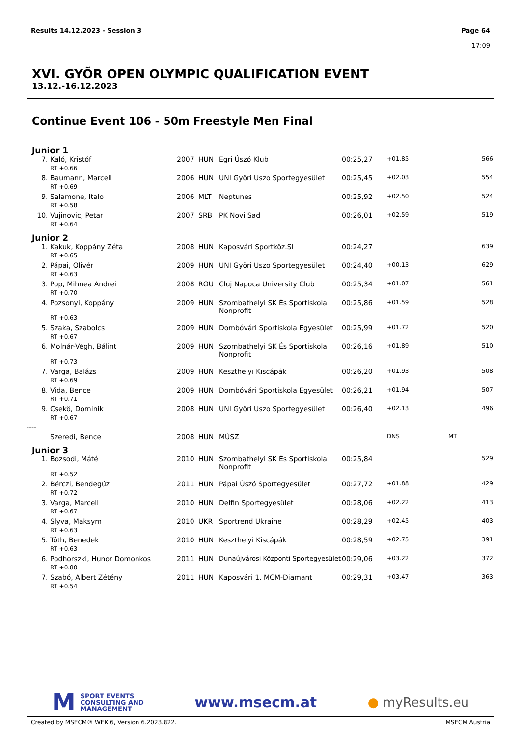Results 14.12.2023 - Session 3
Page 64
17:09
XVI. GYÕR OPEN OLYMPIC QUALIFICATION EVENT
13.12.-16.12.2023
Continue Event 106 - 50m Freestyle Men Final
Junior 1
| 7. | Kaló, Kristóf | 2007 | HUN | Egri Úszó Klub | 00:25,27 | +01.85 | 566 |
| | RT +0.66 | | | | | | |
| 8. | Baumann, Marcell | 2006 | HUN | UNI Györi Uszo Sportegyesület | 00:25,45 | +02.03 | 554 |
| | RT +0.69 | | | | | | |
| 9. | Salamone, Italo | 2006 | MLT | Neptunes | 00:25,92 | +02.50 | 524 |
| | RT +0.58 | | | | | | |
| 10. | Vujinovic, Petar | 2007 | SRB | PK Novi Sad | 00:26,01 | +02.59 | 519 |
| | RT +0.64 | | | | | | |
Junior 2
| 1. | Kakuk, Koppány Zéta | 2008 | HUN | Kaposvári Sportköz.SI | 00:24,27 | | 639 |
| | RT +0.65 | | | | | | |
| 2. | Pápai, Olivér | 2009 | HUN | UNI Györi Uszo Sportegyesület | 00:24,40 | +00.13 | 629 |
| | RT +0.63 | | | | | | |
| 3. | Pop, Mihnea Andrei | 2008 | ROU | Cluj Napoca University Club | 00:25,34 | +01.07 | 561 |
| | RT +0.70 | | | | | | |
| 4. | Pozsonyi, Koppány | 2009 | HUN | Szombathelyi SK És Sportiskola Nonprofit | 00:25,86 | +01.59 | 528 |
| | RT +0.63 | | | | | | |
| 5. | Szaka, Szabolcs | 2009 | HUN | Dombóvári Sportiskola Egyesület | 00:25,99 | +01.72 | 520 |
| | RT +0.67 | | | | | | |
| 6. | Molnár-Végh, Bálint | 2009 | HUN | Szombathelyi SK És Sportiskola Nonprofit | 00:26,16 | +01.89 | 510 |
| | RT +0.73 | | | | | | |
| 7. | Varga, Balázs | 2009 | HUN | Keszthelyi Kiscápák | 00:26,20 | +01.93 | 508 |
| | RT +0.69 | | | | | | |
| 8. | Vida, Bence | 2009 | HUN | Dombóvári Sportiskola Egyesület | 00:26,21 | +01.94 | 507 |
| | RT +0.71 | | | | | | |
| 9. | Csekö, Dominik | 2008 | HUN | UNI Györi Uszo Sportegyesület | 00:26,40 | +02.13 | 496 |
| | RT +0.67 | | | | | | |
| ---- | | | | | | | |
| | Szeredi, Bence | 2008 | HUN | MÚSZ | | DNS | MT |
Junior 3
| 1. | Bozsodi, Máté | 2010 | HUN | Szombathelyi SK És Sportiskola Nonprofit | 00:25,84 | | 529 |
| | RT +0.52 | | | | | | |
| 2. | Bérczi, Bendegúz | 2011 | HUN | Pápai Ùszó Sportegyesület | 00:27,72 | +01.88 | 429 |
| | RT +0.72 | | | | | | |
| 3. | Varga, Marcell | 2010 | HUN | Delfin Sportegyesület | 00:28,06 | +02.22 | 413 |
| | RT +0.67 | | | | | | |
| 4. | Slyva, Maksym | 2010 | UKR | Sportrend Ukraine | 00:28,29 | +02.45 | 403 |
| | RT +0.63 | | | | | | |
| 5. | Tóth, Benedek | 2010 | HUN | Keszthelyi Kiscápák | 00:28,59 | +02.75 | 391 |
| | RT +0.63 | | | | | | |
| 6. | Podhorszki, Hunor Domonkos | 2011 | HUN | Dunaújvárosi Központi Sportegyesület | 00:29,06 | +03.22 | 372 |
| | RT +0.80 | | | | | | |
| 7. | Szabó, Albert Zétény | 2011 | HUN | Kaposvári 1. MCM-Diamant | 00:29,31 | +03.47 | 363 |
| | RT +0.54 | | | | | | |
M
SPORT EVENTS
CONSULTING AND
MANAGEMENT
www.msecm.at ● myResults.eu
Created by MSECM® WEK 6, Version 6.2023.822. MSECM Austria